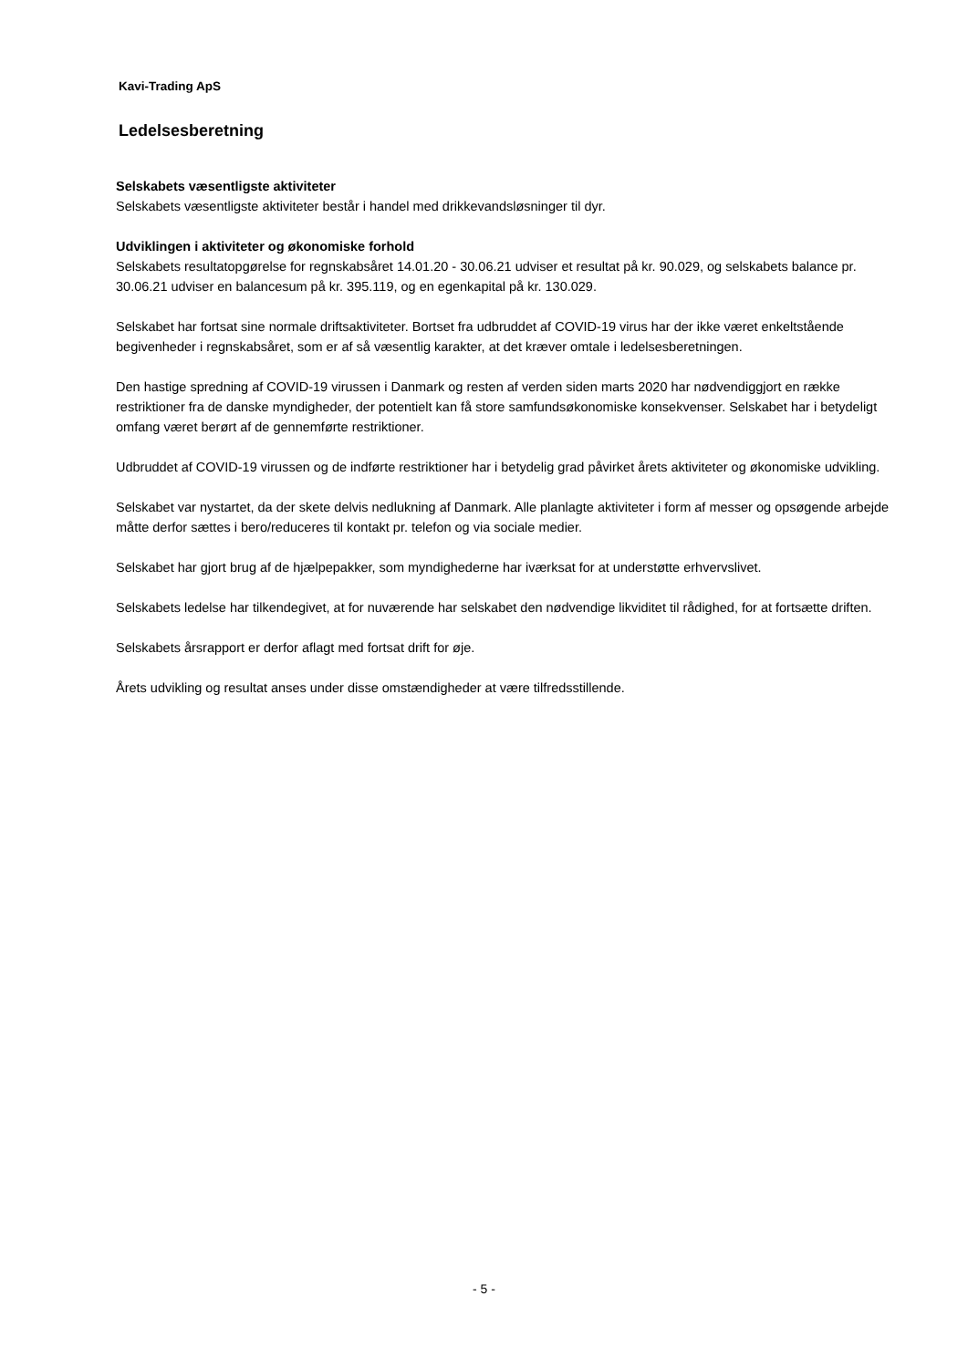Kavi-Trading ApS
Ledelsesberetning
Selskabets væsentligste aktiviteter
Selskabets væsentligste aktiviteter består i handel med drikkevandsløsninger til dyr.
Udviklingen i aktiviteter og økonomiske forhold
Selskabets resultatopgørelse for regnskabsåret 14.01.20 - 30.06.21 udviser et resultat på kr. 90.029, og selskabets balance pr. 30.06.21 udviser en balancesum på kr. 395.119, og en egenkapital på kr. 130.029.
Selskabet har fortsat sine normale driftsaktiviteter. Bortset fra udbruddet af COVID-19 virus har der ikke været enkeltstående begivenheder i regnskabsåret, som er af så væsentlig karakter, at det kræver omtale i ledelsesberetningen.
Den hastige spredning af COVID-19 virussen i Danmark og resten af verden siden marts 2020 har nødvendiggjort en række restriktioner fra de danske myndigheder, der potentielt kan få store samfundsøkonomiske konsekvenser. Selskabet har i betydeligt omfang været berørt af de gennemførte restriktioner.
Udbruddet af COVID-19 virussen og de indførte restriktioner har i betydelig grad påvirket årets aktiviteter og økonomiske udvikling.
Selskabet var nystartet, da der skete delvis nedlukning af Danmark. Alle planlagte aktiviteter i form af messer og opsøgende arbejde måtte derfor sættes i bero/reduceres til kontakt pr. telefon og via sociale medier.
Selskabet har gjort brug af de hjælpepakker, som myndighederne har iværksat for at understøtte erhvervslivet.
Selskabets ledelse har tilkendegivet, at for nuværende har selskabet den nødvendige likviditet til rådighed, for at fortsætte driften.
Selskabets årsrapport er derfor aflagt med fortsat drift for øje.
Årets udvikling og resultat anses under disse omstændigheder at være tilfredsstillende.
- 5 -